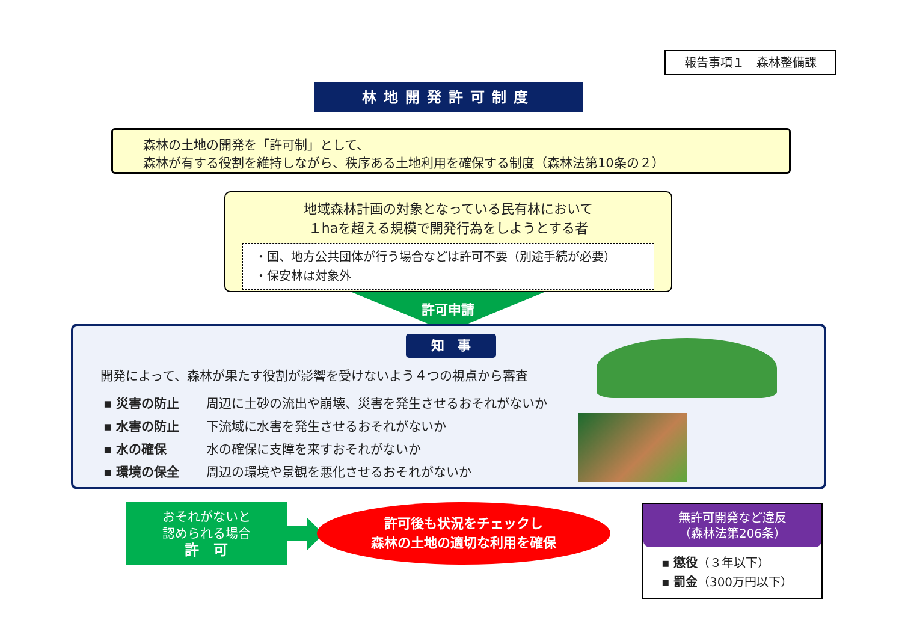報告事項１　森林整備課
林地開発許可制度
森林の土地の開発を「許可制」として、
森林が有する役割を維持しながら、秩序ある土地利用を確保する制度（森林法第10条の２）
地域森林計画の対象となっている民有林において
１haを超える規模で開発行為をしようとする者
・国、地方公共団体が行う場合などは許可不要（別途手続が必要）
・保安林は対象外
許可申請
知　事
開発によって、森林が果たす役割が影響を受けないよう４つの視点から審査
▪ 災害の防止 周辺に土砂の流出や崩壊、災害を発生させるおそれがないか
▪ 水害の防止 下流域に水害を発生させるおそれがないか
▪ 水の確保 水の確保に支障を来すおそれがないか
▪ 環境の保全 周辺の環境や景観を悪化させるおそれがないか
おそれがないと
認められる場合
許　可
許可後も状況をチェックし
森林の土地の適切な利用を確保
無許可開発など違反
（森林法第206条）
▪ 懲役（３年以下）
▪ 罰金（300万円以下）